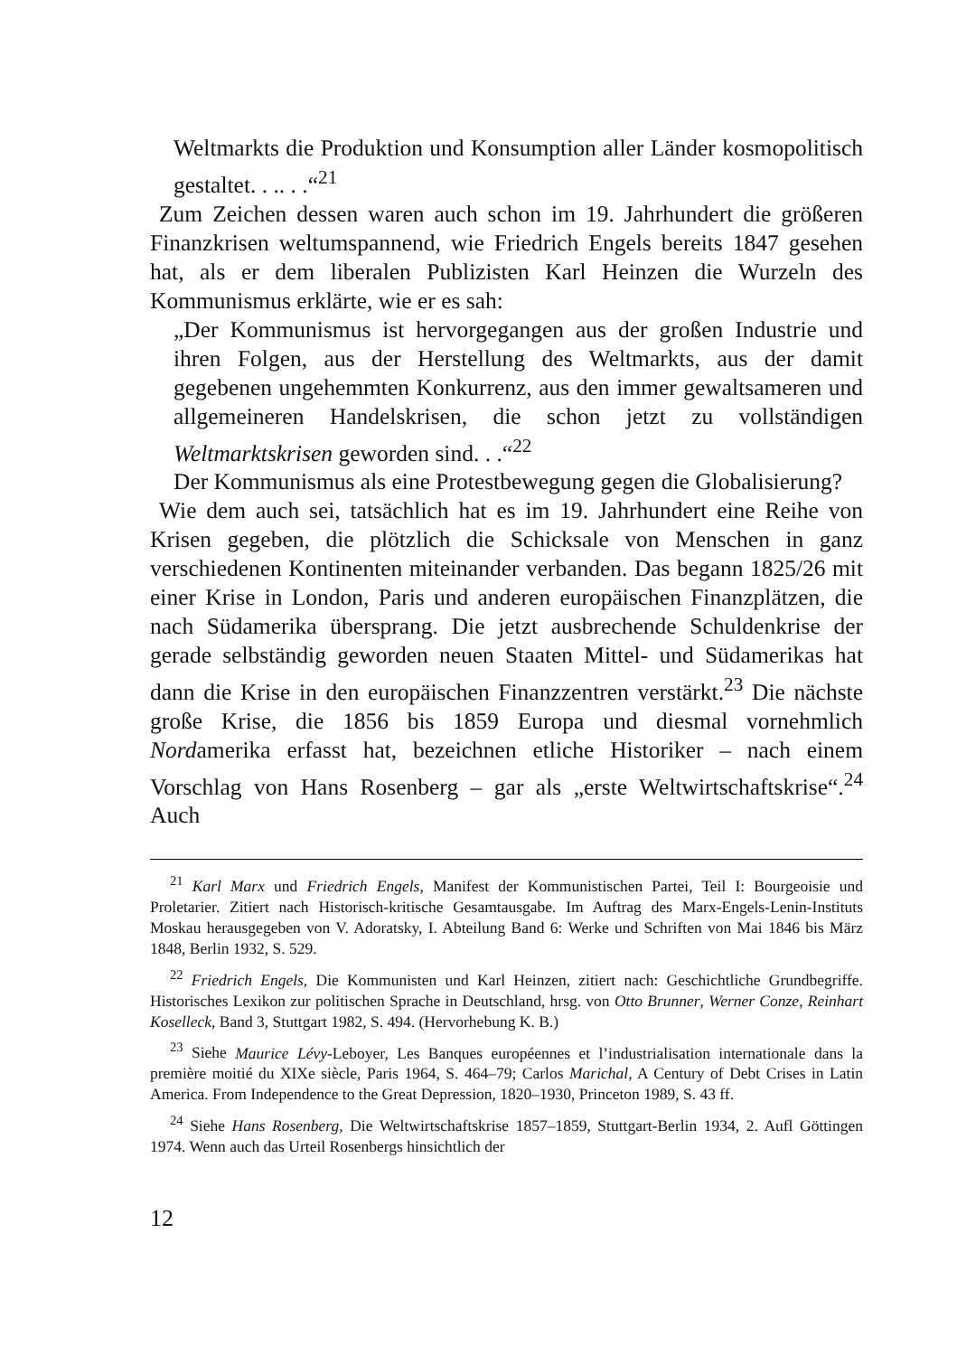Weltmarkts die Produktion und Konsumption aller Länder kosmopolitisch gestaltet. . .. . .“<sup>21</sup>
Zum Zeichen dessen waren auch schon im 19. Jahrhundert die größeren Finanzkrisen weltumspannend, wie Friedrich Engels bereits 1847 gesehen hat, als er dem liberalen Publizisten Karl Heinzen die Wurzeln des Kommunismus erklärte, wie er es sah:
„Der Kommunismus ist hervorgegangen aus der großen Industrie und ihren Folgen, aus der Herstellung des Weltmarkts, aus der damit gegebenen ungehemmten Konkurrenz, aus den immer gewaltsameren und allgemeineren Handelskrisen, die schon jetzt zu vollständigen Weltmarktskrisen geworden sind. . .“<sup>22</sup>
Der Kommunismus als eine Protestbewegung gegen die Globalisierung?
Wie dem auch sei, tatsächlich hat es im 19. Jahrhundert eine Reihe von Krisen gegeben, die plötzlich die Schicksale von Menschen in ganz verschiedenen Kontinenten miteinander verbanden. Das begann 1825/26 mit einer Krise in London, Paris und anderen europäischen Finanzplätzen, die nach Südamerika übersprang. Die jetzt ausbrechende Schuldenkrise der gerade selbständig geworden neuen Staaten Mittel- und Südamerikas hat dann die Krise in den europäischen Finanzzentren verstärkt.<sup>23</sup> Die nächste große Krise, die 1856 bis 1859 Europa und diesmal vornehmlich Nordamerika erfasst hat, bezeichnen etliche Historiker – nach einem Vorschlag von Hans Rosenberg – gar als „erste Weltwirtschaftskrise“.<sup>24</sup> Auch
<sup>21</sup> Karl Marx und Friedrich Engels, Manifest der Kommunistischen Partei, Teil I: Bourgeoisie und Proletarier. Zitiert nach Historisch-kritische Gesamtausgabe. Im Auftrag des Marx-Engels-Lenin-Instituts Moskau herausgegeben von V. Adoratsky, I. Abteilung Band 6: Werke und Schriften von Mai 1846 bis März 1848, Berlin 1932, S. 529.
<sup>22</sup> Friedrich Engels, Die Kommunisten und Karl Heinzen, zitiert nach: Geschichtliche Grundbegriffe. Historisches Lexikon zur politischen Sprache in Deutschland, hrsg. von Otto Brunner, Werner Conze, Reinhart Koselleck, Band 3, Stuttgart 1982, S. 494. (Hervorhebung K. B.)
<sup>23</sup> Siehe Maurice Lévy-Leboyer, Les Banques européennes et l’industrialisation internationale dans la première moitié du XIXe siècle, Paris 1964, S. 464–79; Carlos Marichal, A Century of Debt Crises in Latin America. From Independence to the Great Depression, 1820–1930, Princeton 1989, S. 43 ff.
<sup>24</sup> Siehe Hans Rosenberg, Die Weltwirtschaftskrise 1857–1859, Stuttgart-Berlin 1934, 2. Aufl Göttingen 1974. Wenn auch das Urteil Rosenbergs hinsichtlich der
12